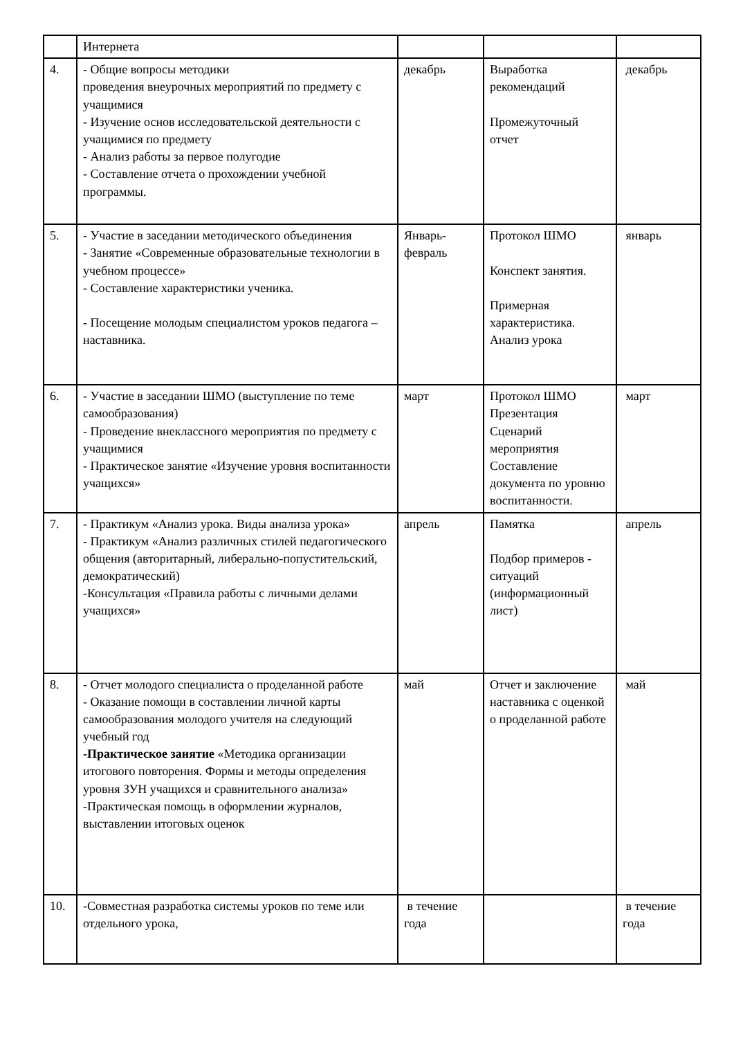| | Интернета | | | |
| 4. | - Общие вопросы методики проведения внеурочных мероприятий по предмету с учащимися - Изучение основ исследовательской деятельности с учащимися по предмету - Анализ работы за первое полугодие - Составление отчета о прохождении учебной программы. | декабрь | Выработка рекомендаций Промежуточный отчет | декабрь |
| 5. | - Участие в заседании методического объединения - Занятие «Современные образовательные технологии в учебном процессе» - Составление характеристики ученика. - Посещение молодым специалистом уроков педагога –наставника. | Январь-февраль | Протокол ШМО Конспект занятия. Примерная характеристика. Анализ урока | январь |
| 6. | - Участие в заседании ШМО (выступление по теме самообразования) - Проведение внеклассного мероприятия по предмету с учащимися - Практическое занятие «Изучение уровня воспитанности учащихся» | март | Протокол ШМО Презентация Сценарий мероприятия Составление документа по уровню воспитанности. | март |
| 7. | - Практикум «Анализ урока. Виды анализа урока» - Практикум «Анализ различных стилей педагогического общения (авторитарный, либерально-попустительский, демократический) -Консультация «Правила работы с личными делами учащихся» | апрель | Памятка Подбор примеров - ситуаций (информационный лист) | апрель |
| 8. | - Отчет молодого специалиста о проделанной работе - Оказание помощи в составлении личной карты самообразования молодого учителя на следующий учебный год -Практическое занятие «Методика организации итогового повторения. Формы и методы определения уровня ЗУН учащихся и сравнительного анализа» -Практическая помощь в оформлении журналов, выставлении итоговых оценок | май | Отчет и заключение наставника с оценкой о проделанной работе | май |
| 10. | -Совместная разработка системы уроков по теме или отдельного урока, | в течение года | | в течение года |